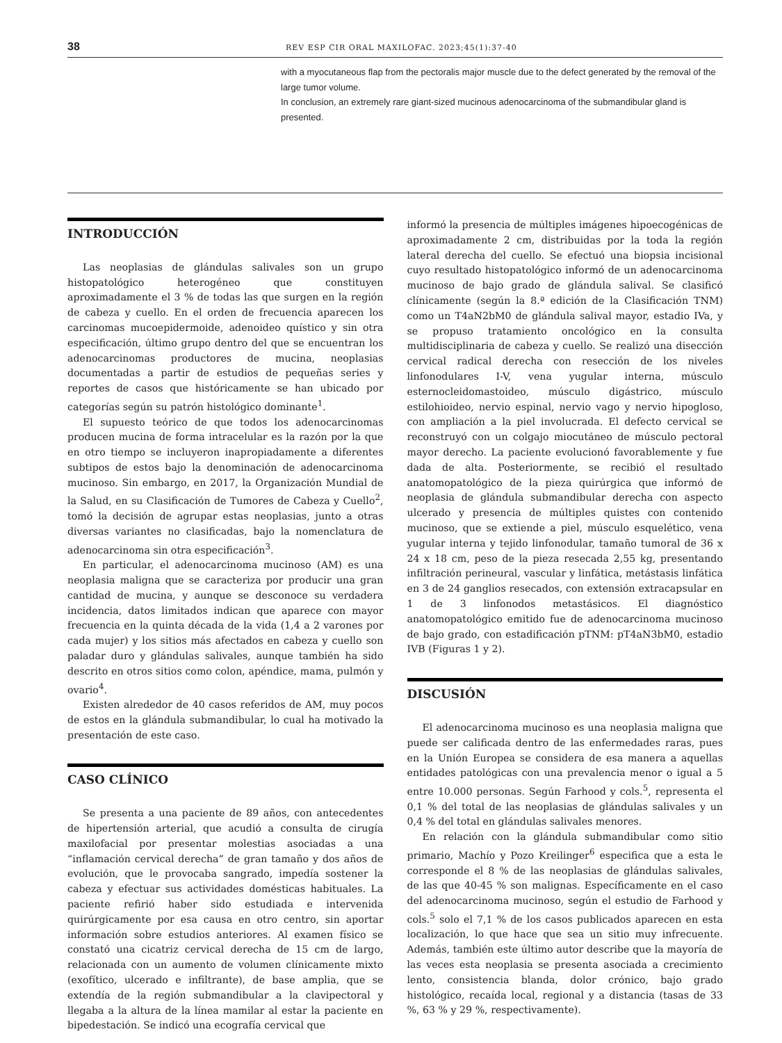38 REV ESP CIR ORAL MAXILOFAC. 2023;45(1):37-40
with a myocutaneous flap from the pectoralis major muscle due to the defect generated by the removal of the large tumor volume.
In conclusion, an extremely rare giant-sized mucinous adenocarcinoma of the submandibular gland is presented.
INTRODUCCIÓN
Las neoplasias de glándulas salivales son un grupo histopatológico heterogéneo que constituyen aproximadamente el 3 % de todas las que surgen en la región de cabeza y cuello. En el orden de frecuencia aparecen los carcinomas mucoepidermoide, adenoideo quístico y sin otra especificación, último grupo dentro del que se encuentran los adenocarcinomas productores de mucina, neoplasias documentadas a partir de estudios de pequeñas series y reportes de casos que históricamente se han ubicado por categorías según su patrón histológico dominante<sup>1</sup>.
El supuesto teórico de que todos los adenocarcinomas producen mucina de forma intracelular es la razón por la que en otro tiempo se incluyeron inapropiadamente a diferentes subtipos de estos bajo la denominación de adenocarcinoma mucinoso. Sin embargo, en 2017, la Organización Mundial de la Salud, en su Clasificación de Tumores de Cabeza y Cuello<sup>2</sup>, tomó la decisión de agrupar estas neoplasias, junto a otras diversas variantes no clasificadas, bajo la nomenclatura de adenocarcinoma sin otra especificación<sup>3</sup>.
En particular, el adenocarcinoma mucinoso (AM) es una neoplasia maligna que se caracteriza por producir una gran cantidad de mucina, y aunque se desconoce su verdadera incidencia, datos limitados indican que aparece con mayor frecuencia en la quinta década de la vida (1,4 a 2 varones por cada mujer) y los sitios más afectados en cabeza y cuello son paladar duro y glándulas salivales, aunque también ha sido descrito en otros sitios como colon, apéndice, mama, pulmón y ovario<sup>4</sup>.
Existen alrededor de 40 casos referidos de AM, muy pocos de estos en la glándula submandibular, lo cual ha motivado la presentación de este caso.
CASO CLÍNICO
Se presenta a una paciente de 89 años, con antecedentes de hipertensión arterial, que acudió a consulta de cirugía maxilofacial por presentar molestias asociadas a una “inflamación cervical derecha” de gran tamaño y dos años de evolución, que le provocaba sangrado, impedía sostener la cabeza y efectuar sus actividades domésticas habituales. La paciente refirió haber sido estudiada e intervenida quirúrgicamente por esa causa en otro centro, sin aportar información sobre estudios anteriores. Al examen físico se constató una cicatriz cervical derecha de 15 cm de largo, relacionada con un aumento de volumen clínicamente mixto (exofítico, ulcerado e infiltrante), de base amplia, que se extendía de la región submandibular a la clavipectoral y llegaba a la altura de la línea mamilar al estar la paciente en bipedestación. Se indicó una ecografía cervical que
informó la presencia de múltiples imágenes hipoecogénicas de aproximadamente 2 cm, distribuidas por la toda la región lateral derecha del cuello. Se efectuó una biopsia incisional cuyo resultado histopatológico informó de un adenocarcinoma mucinoso de bajo grado de glándula salival. Se clasificó clínicamente (según la 8.ª edición de la Clasificación TNM) como un T4aN2bM0 de glándula salival mayor, estadio IVa, y se propuso tratamiento oncológico en la consulta multidisciplinaria de cabeza y cuello. Se realizó una disección cervical radical derecha con resección de los niveles linfonodulares I-V, vena yugular interna, músculo esternocleidomastoideo, músculo digástrico, músculo estilohioideo, nervio espinal, nervio vago y nervio hipogloso, con ampliación a la piel involucrada. El defecto cervical se reconstruyó con un colgajo miocutáneo de músculo pectoral mayor derecho. La paciente evolucionó favorablemente y fue dada de alta. Posteriormente, se recibió el resultado anatomopatológico de la pieza quirúrgica que informó de neoplasia de glándula submandibular derecha con aspecto ulcerado y presencia de múltiples quistes con contenido mucinoso, que se extiende a piel, músculo esquelético, vena yugular interna y tejido linfonodular, tamaño tumoral de 36 x 24 x 18 cm, peso de la pieza resecada 2,55 kg, presentando infiltración perineural, vascular y linfática, metástasis linfática en 3 de 24 ganglios resecados, con extensión extracapsular en 1 de 3 linfonodos metastásicos. El diagnóstico anatomopatológico emitido fue de adenocarcinoma mucinoso de bajo grado, con estadificación pTNM: pT4aN3bM0, estadio IVB (Figuras 1 y 2).
DISCUSIÓN
El adenocarcinoma mucinoso es una neoplasia maligna que puede ser calificada dentro de las enfermedades raras, pues en la Unión Europea se considera de esa manera a aquellas entidades patológicas con una prevalencia menor o igual a 5 entre 10.000 personas. Según Farhood y cols.<sup>5</sup>, representa el 0,1 % del total de las neoplasias de glándulas salivales y un 0,4 % del total en glándulas salivales menores.
En relación con la glándula submandibular como sitio primario, Machío y Pozo Kreilinger<sup>6</sup> especifica que a esta le corresponde el 8 % de las neoplasias de glándulas salivales, de las que 40-45 % son malignas. Específicamente en el caso del adenocarcinoma mucinoso, según el estudio de Farhood y cols.<sup>5</sup> solo el 7,1 % de los casos publicados aparecen en esta localización, lo que hace que sea un sitio muy infrecuente. Además, también este último autor describe que la mayoría de las veces esta neoplasia se presenta asociada a crecimiento lento, consistencia blanda, dolor crónico, bajo grado histológico, recaída local, regional y a distancia (tasas de 33 %, 63 % y 29 %, respectivamente).